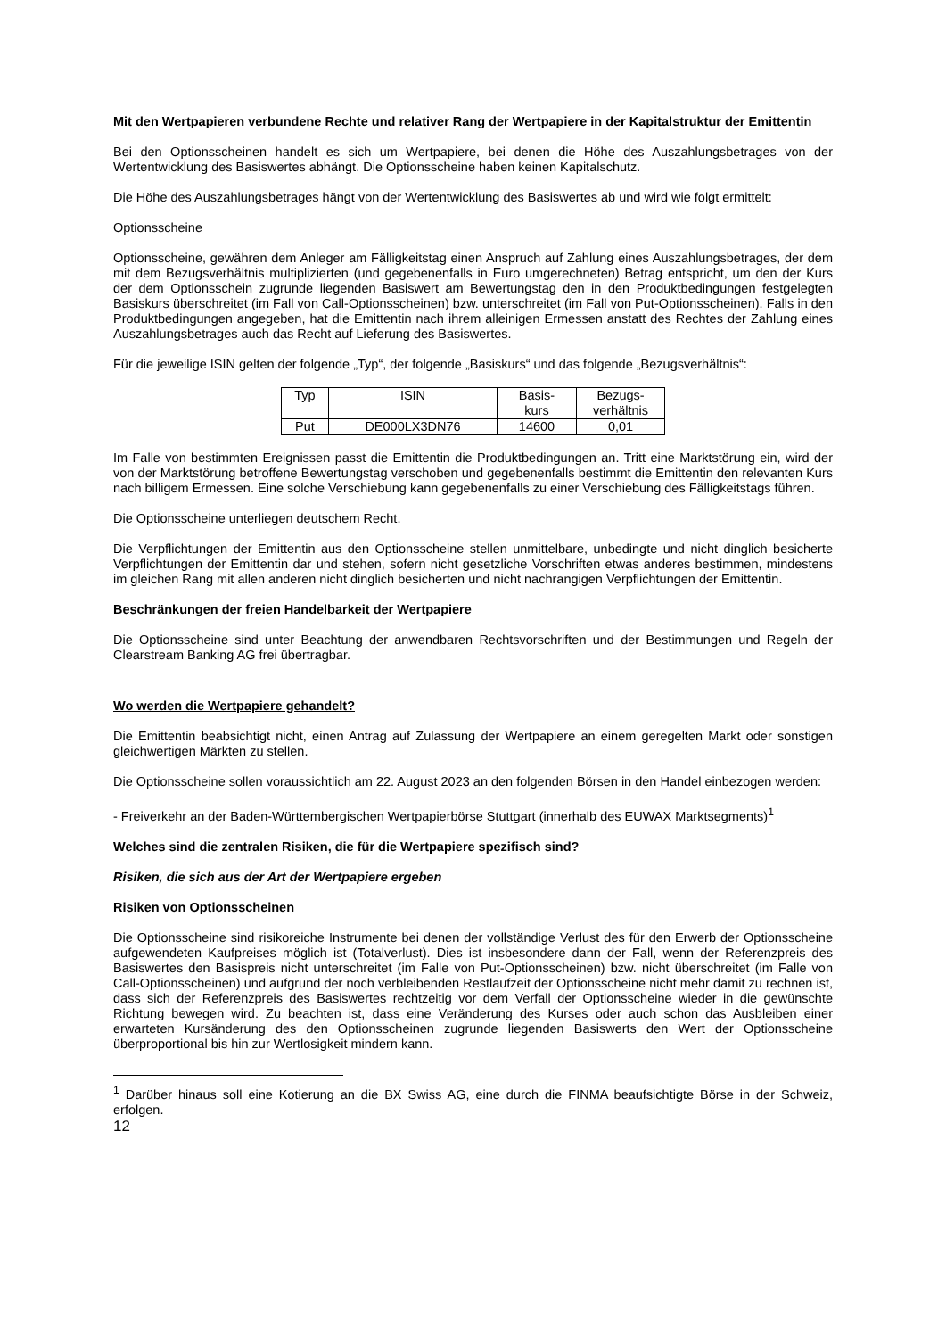Mit den Wertpapieren verbundene Rechte und relativer Rang der Wertpapiere in der Kapitalstruktur der Emittentin
Bei den Optionsscheinen handelt es sich um Wertpapiere, bei denen die Höhe des Auszahlungsbetrages von der Wertentwicklung des Basiswertes abhängt. Die Optionsscheine haben keinen Kapitalschutz.
Die Höhe des Auszahlungsbetrages hängt von der Wertentwicklung des Basiswertes ab und wird wie folgt ermittelt:
Optionsscheine
Optionsscheine, gewähren dem Anleger am Fälligkeitstag einen Anspruch auf Zahlung eines Auszahlungsbetrages, der dem mit dem Bezugsverhältnis multiplizierten (und gegebenenfalls in Euro umgerechneten) Betrag entspricht, um den der Kurs der dem Optionsschein zugrunde liegenden Basiswert am Bewertungstag den in den Produktbedingungen festgelegten Basiskurs überschreitet (im Fall von Call-Optionsscheinen) bzw. unterschreitet (im Fall von Put-Optionsscheinen). Falls in den Produktbedingungen angegeben, hat die Emittentin nach ihrem alleinigen Ermessen anstatt des Rechtes der Zahlung eines Auszahlungsbetrages auch das Recht auf Lieferung des Basiswertes.
Für die jeweilige ISIN gelten der folgende „Typ“, der folgende „Basiskurs“ und das folgende „Bezugsverhältnis“:
| Typ | ISIN | Basis- kurs | Bezugs- verhältnis |
| Put | DE000LX3DN76 | 14600 | 0,01 |
Im Falle von bestimmten Ereignissen passt die Emittentin die Produktbedingungen an. Tritt eine Marktstörung ein, wird der von der Marktstörung betroffene Bewertungstag verschoben und gegebenenfalls bestimmt die Emittentin den relevanten Kurs nach billigem Ermessen. Eine solche Verschiebung kann gegebenenfalls zu einer Verschiebung des Fälligkeitstags führen.
Die Optionsscheine unterliegen deutschem Recht.
Die Verpflichtungen der Emittentin aus den Optionsscheine stellen unmittelbare, unbedingte und nicht dinglich besicherte Verpflichtungen der Emittentin dar und stehen, sofern nicht gesetzliche Vorschriften etwas anderes bestimmen, mindestens im gleichen Rang mit allen anderen nicht dinglich besicherten und nicht nachrangigen Verpflichtungen der Emittentin.
Beschränkungen der freien Handelbarkeit der Wertpapiere
Die Optionsscheine sind unter Beachtung der anwendbaren Rechtsvorschriften und der Bestimmungen und Regeln der Clearstream Banking AG frei übertragbar.
Wo werden die Wertpapiere gehandelt?
Die Emittentin beabsichtigt nicht, einen Antrag auf Zulassung der Wertpapiere an einem geregelten Markt oder sonstigen gleichwertigen Märkten zu stellen.
Die Optionsscheine sollen voraussichtlich am 22. August 2023 an den folgenden Börsen in den Handel einbezogen werden:
- Freiverkehr an der Baden-Württembergischen Wertpapierbörse Stuttgart (innerhalb des EUWAX Marktsegments)<sup>1</sup>
Welches sind die zentralen Risiken, die für die Wertpapiere spezifisch sind?
Risiken, die sich aus der Art der Wertpapiere ergeben
Risiken von Optionsscheinen
Die Optionsscheine sind risikoreiche Instrumente bei denen der vollständige Verlust des für den Erwerb der Optionsscheine aufgewendeten Kaufpreises möglich ist (Totalverlust). Dies ist insbesondere dann der Fall, wenn der Referenzpreis des Basiswertes den Basispreis nicht unterschreitet (im Falle von Put-Optionsscheinen) bzw. nicht überschreitet (im Falle von Call-Optionsscheinen) und aufgrund der noch verbleibenden Restlaufzeit der Optionsscheine nicht mehr damit zu rechnen ist, dass sich der Referenzpreis des Basiswertes rechtzeitig vor dem Verfall der Optionsscheine wieder in die gewünschte Richtung bewegen wird. Zu beachten ist, dass eine Veränderung des Kurses oder auch schon das Ausbleiben einer erwarteten Kursänderung des den Optionsscheinen zugrunde liegenden Basiswerts den Wert der Optionsscheine überproportional bis hin zur Wertlosigkeit mindern kann.
<sup>1</sup> Darüber hinaus soll eine Kotierung an die BX Swiss AG, eine durch die FINMA beaufsichtigte Börse in der Schweiz, erfolgen.
12